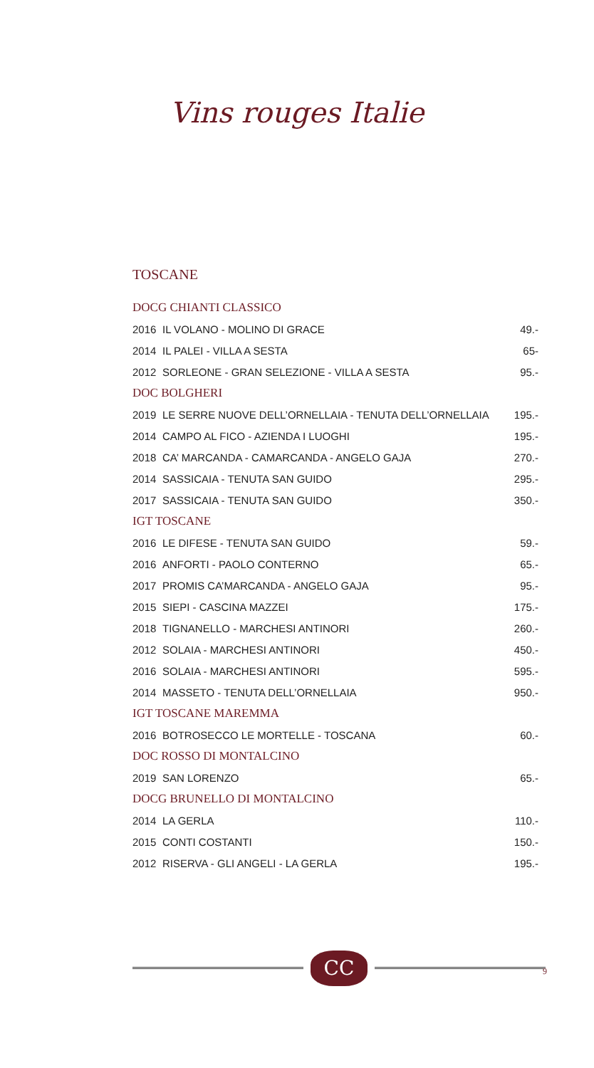Vins rouges Italie
TOSCANE
| DOCG CHIANTI CLASSICO | | |
| --- | --- | --- |
| 2016 | IL VOLANO - MOLINO DI GRACE | 49.- |
| 2014 | IL PALEI - VILLA A SESTA | 65- |
| 2012 | SORLEONE - GRAN SELEZIONE - VILLA A SESTA | 95.- |
| DOC BOLGHERI | | |
| 2019 | LE SERRE NUOVE DELL’ORNELLAIA - TENUTA DELL’ORNELLAIA | 195.- |
| 2014 | CAMPO AL FICO - AZIENDA I LUOGHI | 195.- |
| 2018 | CA’ MARCANDA - CAMARCANDA - ANGELO GAJA | 270.- |
| 2014 | SASSICAIA - TENUTA SAN GUIDO | 295.- |
| 2017 | SASSICAIA - TENUTA SAN GUIDO | 350.- |
| IGT TOSCANE | | |
| 2016 | LE DIFESE - TENUTA SAN GUIDO | 59.- |
| 2016 | ANFORTI - PAOLO CONTERNO | 65.- |
| 2017 | PROMIS CA’MARCANDA - ANGELO GAJA | 95.- |
| 2015 | SIEPI - CASCINA MAZZEI | 175.- |
| 2018 | TIGNANELLO - MARCHESI ANTINORI | 260.- |
| 2012 | SOLAIA - MARCHESI ANTINORI | 450.- |
| 2016 | SOLAIA - MARCHESI ANTINORI | 595.- |
| 2014 | MASSETO - TENUTA DELL’ORNELLAIA | 950.- |
| IGT TOSCANE MAREMMA | | |
| 2016 | BOTROSECCO LE MORTELLE - TOSCANA | 60.- |
| DOC ROSSO DI MONTALCINO | | |
| 2019 | SAN LORENZO | 65.- |
| DOCG BRUNELLO DI MONTALCINO | | |
| 2014 | LA GERLA | 110.- |
| 2015 | CONTI COSTANTI | 150.- |
| 2012 | RISERVA - GLI ANGELI - LA GERLA | 195.- |
CC
9